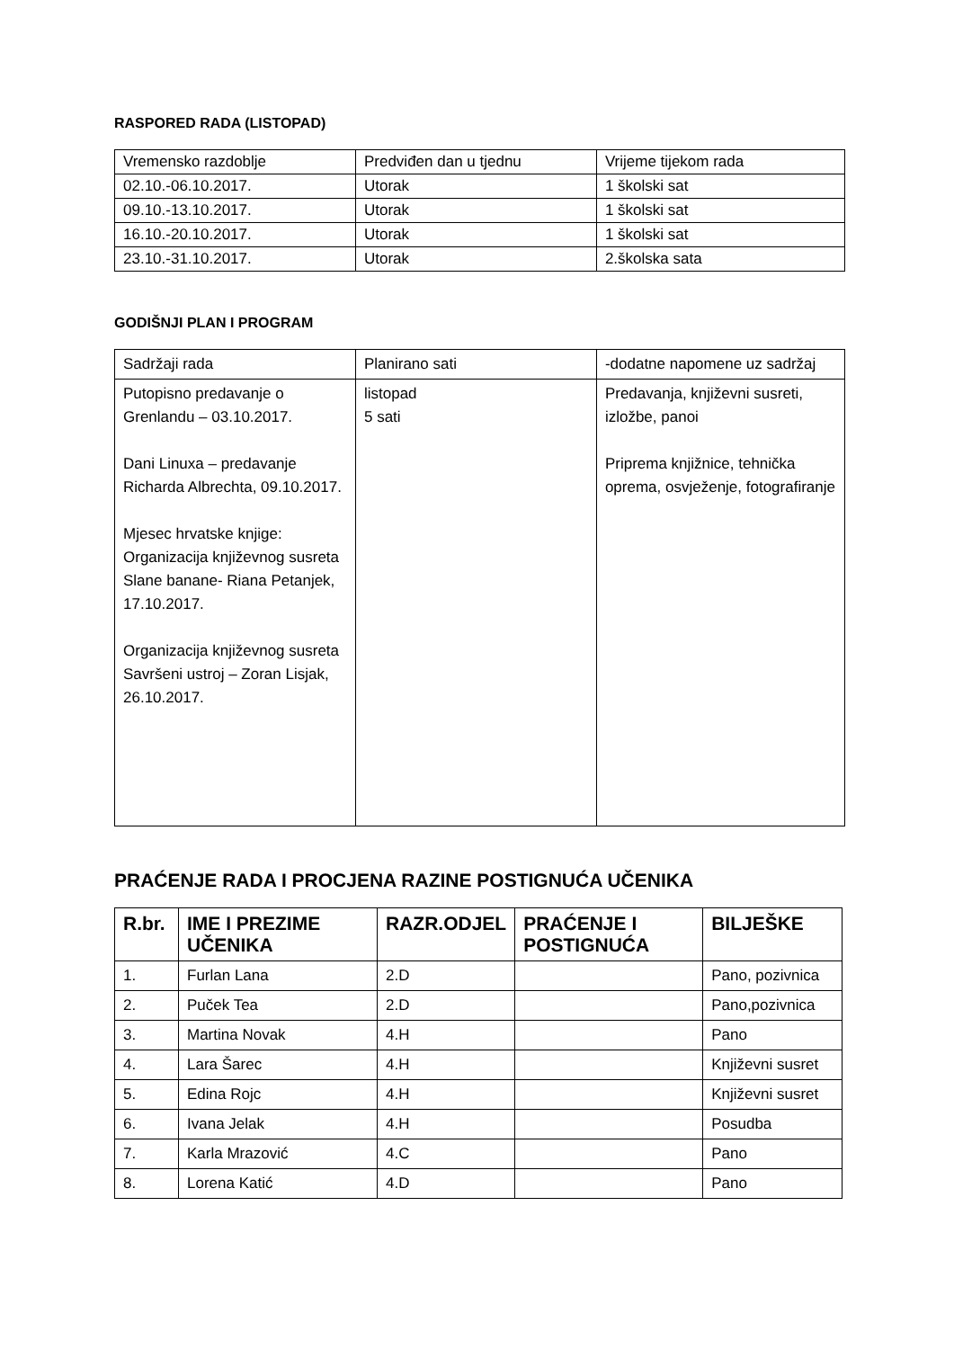RASPORED RADA (LISTOPAD)
| Vremensko razdoblje | Predviđen dan u tjednu | Vrijeme tijekom rada |
| --- | --- | --- |
| 02.10.-06.10.2017. | Utorak | 1 školski sat |
| 09.10.-13.10.2017. | Utorak | 1 školski sat |
| 16.10.-20.10.2017. | Utorak | 1 školski sat |
| 23.10.-31.10.2017. | Utorak | 2.školska sata |
GODIŠNJI PLAN I PROGRAM
| Sadržaji rada | Planirano sati | -dodatne napomene uz sadržaj |
| --- | --- | --- |
| Putopisno predavanje o Grenlandu – 03.10.2017. Dani Linuxa – predavanje Richarda Albrechta, 09.10.2017. Mjesec hrvatske knjige: Organizacija književnog susreta Slane banane- Riana Petanjek, 17.10.2017. Organizacija književnog susreta Savršeni ustroj – Zoran Lisjak, 26.10.2017. | listopad 5 sati | Predavanja, književni susreti, izložbe, panoi Priprema knjižnice, tehnička oprema, osvježenje, fotografiranje |
PRAĆENJE RADA I PROCJENA RAZINE POSTIGNUĆA UČENIKA
| R.br. | IME I PREZIME UČENIKA | RAZR.ODJEL | PRAĆENJE I POSTIGNUĆA | BILJEŠKE |
| --- | --- | --- | --- | --- |
| 1. | Furlan Lana | 2.D | | Pano, pozivnica |
| 2. | Puček Tea | 2.D | | Pano,pozivnica |
| 3. | Martina Novak | 4.H | | Pano |
| 4. | Lara Šarec | 4.H | | Književni susret |
| 5. | Edina Rojc | 4.H | | Književni susret |
| 6. | Ivana Jelak | 4.H | | Posudba |
| 7. | Karla Mrazović | 4.C | | Pano |
| 8. | Lorena Katić | 4.D | | Pano |